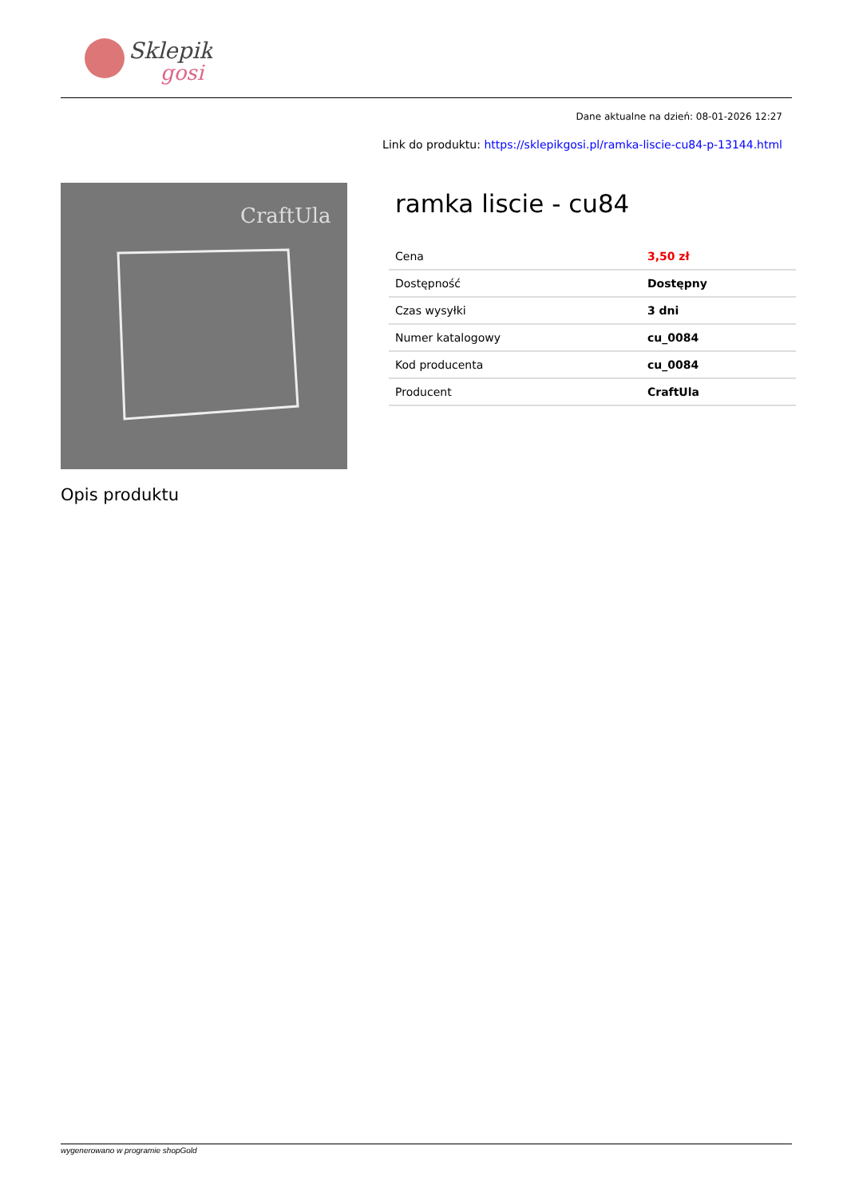Sklepik
gosi
Dane aktualne na dzień: 08-01-2026 12:27
Link do produktu: https://sklepikgosi.pl/ramka-liscie-cu84-p-13144.html
CraftUla
ramka liscie - cu84
| Cena | 3,50 zł |
| Dostępność | Dostępny |
| Czas wysyłki | 3 dni |
| Numer katalogowy | cu_0084 |
| Kod producenta | cu_0084 |
| Producent | CraftUla |
Opis produktu
wygenerowano w programie shopGold